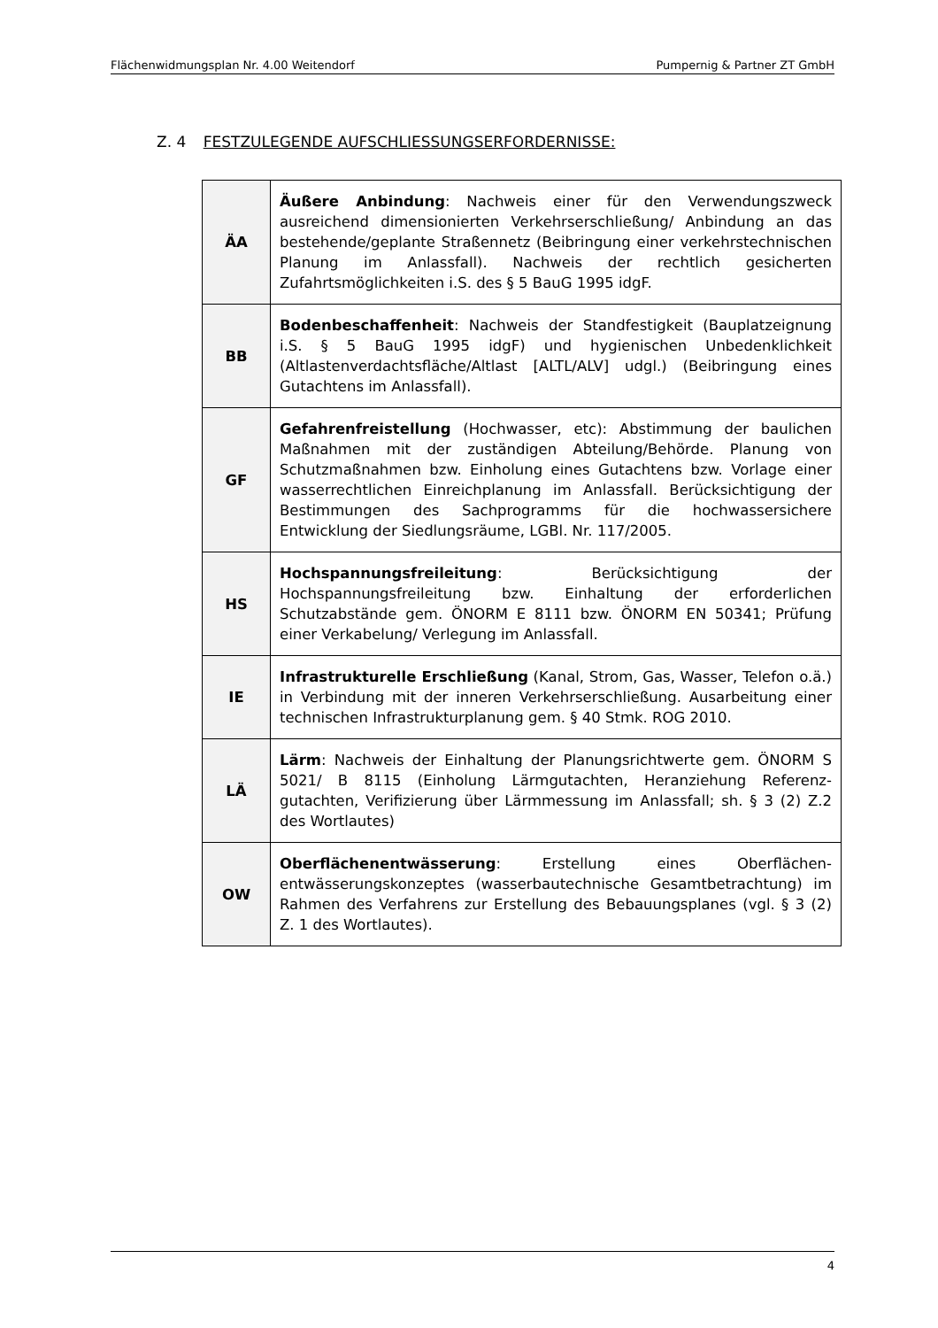Flächenwidmungsplan Nr. 4.00 Weitendorf Pumpernig & Partner ZT GmbH
Z. 4 FESTZULEGENDE AUFSCHLIESSUNGSERFORDERNISSE:
| ÄA | Äußere Anbindung : Nachweis einer für den Verwendungszweck ausreichend dimensionierten Verkehrserschließung/ Anbindung an das bestehende/geplante Straßennetz (Beibringung einer verkehrstechnischen Planung im Anlassfall). Nachweis der rechtlich gesicherten Zufahrtsmöglichkeiten i.S. des § 5 BauG 1995 idgF. |
| BB | Bodenbeschaffenheit : Nachweis der Standfestigkeit (Bauplatzeignung i.S. § 5 BauG 1995 idgF) und hygienischen Unbedenklichkeit (Altlastenverdachtsfläche/Altlast [ALTL/ALV] udgl.) (Beibringung eines Gutachtens im Anlassfall). |
| GF | Gefahrenfreistellung (Hochwasser, etc): Abstimmung der baulichen Maßnahmen mit der zuständigen Abteilung/Behörde. Planung von Schutzmaßnahmen bzw. Einholung eines Gutachtens bzw. Vorlage einer wasserrechtlichen Einreichplanung im Anlassfall. Berücksichtigung der Bestimmungen des Sachprogramms für die hochwassersichere Entwicklung der Siedlungsräume, LGBl. Nr. 117/2005. |
| HS | Hochspannungsfreileitung : Berücksichtigung der Hochspannungsfreileitung bzw. Einhaltung der erforderlichen Schutzabstände gem. ÖNORM E 8111 bzw. ÖNORM EN 50341; Prüfung einer Verkabelung/ Verlegung im Anlassfall. |
| IE | Infrastrukturelle Erschließung (Kanal, Strom, Gas, Wasser, Telefon o.ä.) in Verbindung mit der inneren Verkehrserschließung. Ausarbeitung einer technischen Infrastrukturplanung gem. § 40 Stmk. ROG 2010. |
| LÄ | Lärm : Nachweis der Einhaltung der Planungsrichtwerte gem. ÖNORM S 5021/ B 8115 (Einholung Lärmgutachten, Heranziehung Referenz-gutachten, Verifizierung über Lärmmessung im Anlassfall; sh. § 3 (2) Z.2 des Wortlautes) |
| OW | Oberflächenentwässerung : Erstellung eines Oberflächen-entwässerungskonzeptes (wasserbautechnische Gesamtbetrachtung) im Rahmen des Verfahrens zur Erstellung des Bebauungsplanes (vgl. § 3 (2) Z. 1 des Wortlautes). |
4